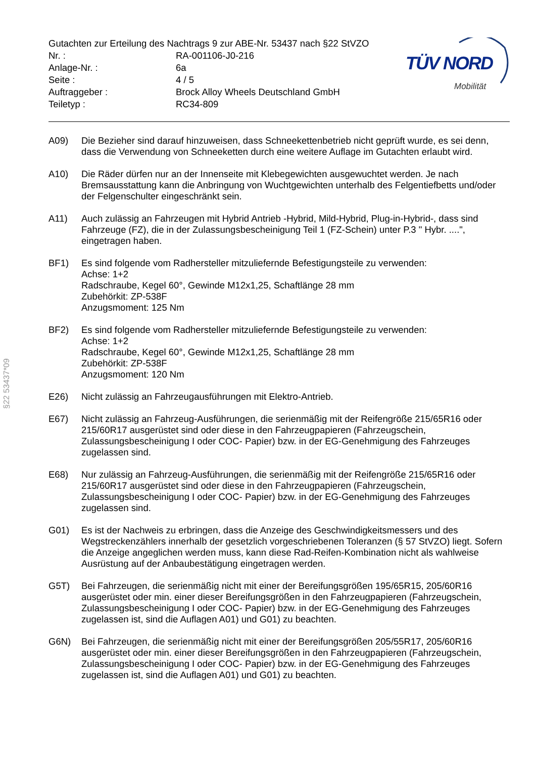§22 53437*09
| Gutachten zur Erteilung des Nachtrags 9 zur ABE-Nr. 53437 nach §22 StVZO | |
| Nr. : | RA-001106-J0-216 |
| Anlage-Nr. : | 6a |
| Seite : | 4 / 5 |
| Auftraggeber : | Brock Alloy Wheels Deutschland GmbH |
| Teiletyp : | RC34-809 |
TÜV NORD
Mobilität
A09) Die Bezieher sind darauf hinzuweisen, dass Schneekettenbetrieb nicht geprüft wurde, es sei denn, dass die Verwendung von Schneeketten durch eine weitere Auflage im Gutachten erlaubt wird.
A10) Die Räder dürfen nur an der Innenseite mit Klebegewichten ausgewuchtet werden. Je nach Bremsausstattung kann die Anbringung von Wuchtgewichten unterhalb des Felgentiefbetts und/oder der Felgenschulter eingeschränkt sein.
A11) Auch zulässig an Fahrzeugen mit Hybrid Antrieb -Hybrid, Mild-Hybrid, Plug-in-Hybrid-, dass sind Fahrzeuge (FZ), die in der Zulassungsbescheinigung Teil 1 (FZ-Schein) unter P.3 " Hybr. ....", eingetragen haben.
BF1) Es sind folgende vom Radhersteller mitzuliefernde Befestigungsteile zu verwenden:
Achse: 1+2
Radschraube, Kegel 60°, Gewinde M12x1,25, Schaftlänge 28 mm
Zubehörkit: ZP-538F
Anzugsmoment: 125 Nm
BF2) Es sind folgende vom Radhersteller mitzuliefernde Befestigungsteile zu verwenden:
Achse: 1+2
Radschraube, Kegel 60°, Gewinde M12x1,25, Schaftlänge 28 mm
Zubehörkit: ZP-538F
Anzugsmoment: 120 Nm
E26) Nicht zulässig an Fahrzeugausführungen mit Elektro-Antrieb.
E67) Nicht zulässig an Fahrzeug-Ausführungen, die serienmäßig mit der Reifengröße 215/65R16 oder 215/60R17 ausgerüstet sind oder diese in den Fahrzeugpapieren (Fahrzeugschein, Zulassungsbescheinigung I oder COC- Papier) bzw. in der EG-Genehmigung des Fahrzeuges zugelassen sind.
E68) Nur zulässig an Fahrzeug-Ausführungen, die serienmäßig mit der Reifengröße 215/65R16 oder 215/60R17 ausgerüstet sind oder diese in den Fahrzeugpapieren (Fahrzeugschein, Zulassungsbescheinigung I oder COC- Papier) bzw. in der EG-Genehmigung des Fahrzeuges zugelassen sind.
G01) Es ist der Nachweis zu erbringen, dass die Anzeige des Geschwindigkeitsmessers und des Wegstreckenzählers innerhalb der gesetzlich vorgeschriebenen Toleranzen (§ 57 StVZO) liegt. Sofern die Anzeige angeglichen werden muss, kann diese Rad-Reifen-Kombination nicht als wahlweise Ausrüstung auf der Anbaubestätigung eingetragen werden.
G5T) Bei Fahrzeugen, die serienmäßig nicht mit einer der Bereifungsgrößen 195/65R15, 205/60R16 ausgerüstet oder min. einer dieser Bereifungsgrößen in den Fahrzeugpapieren (Fahrzeugschein, Zulassungsbescheinigung I oder COC- Papier) bzw. in der EG-Genehmigung des Fahrzeuges zugelassen ist, sind die Auflagen A01) und G01) zu beachten.
G6N) Bei Fahrzeugen, die serienmäßig nicht mit einer der Bereifungsgrößen 205/55R17, 205/60R16 ausgerüstet oder min. einer dieser Bereifungsgrößen in den Fahrzeugpapieren (Fahrzeugschein, Zulassungsbescheinigung I oder COC- Papier) bzw. in der EG-Genehmigung des Fahrzeuges zugelassen ist, sind die Auflagen A01) und G01) zu beachten.